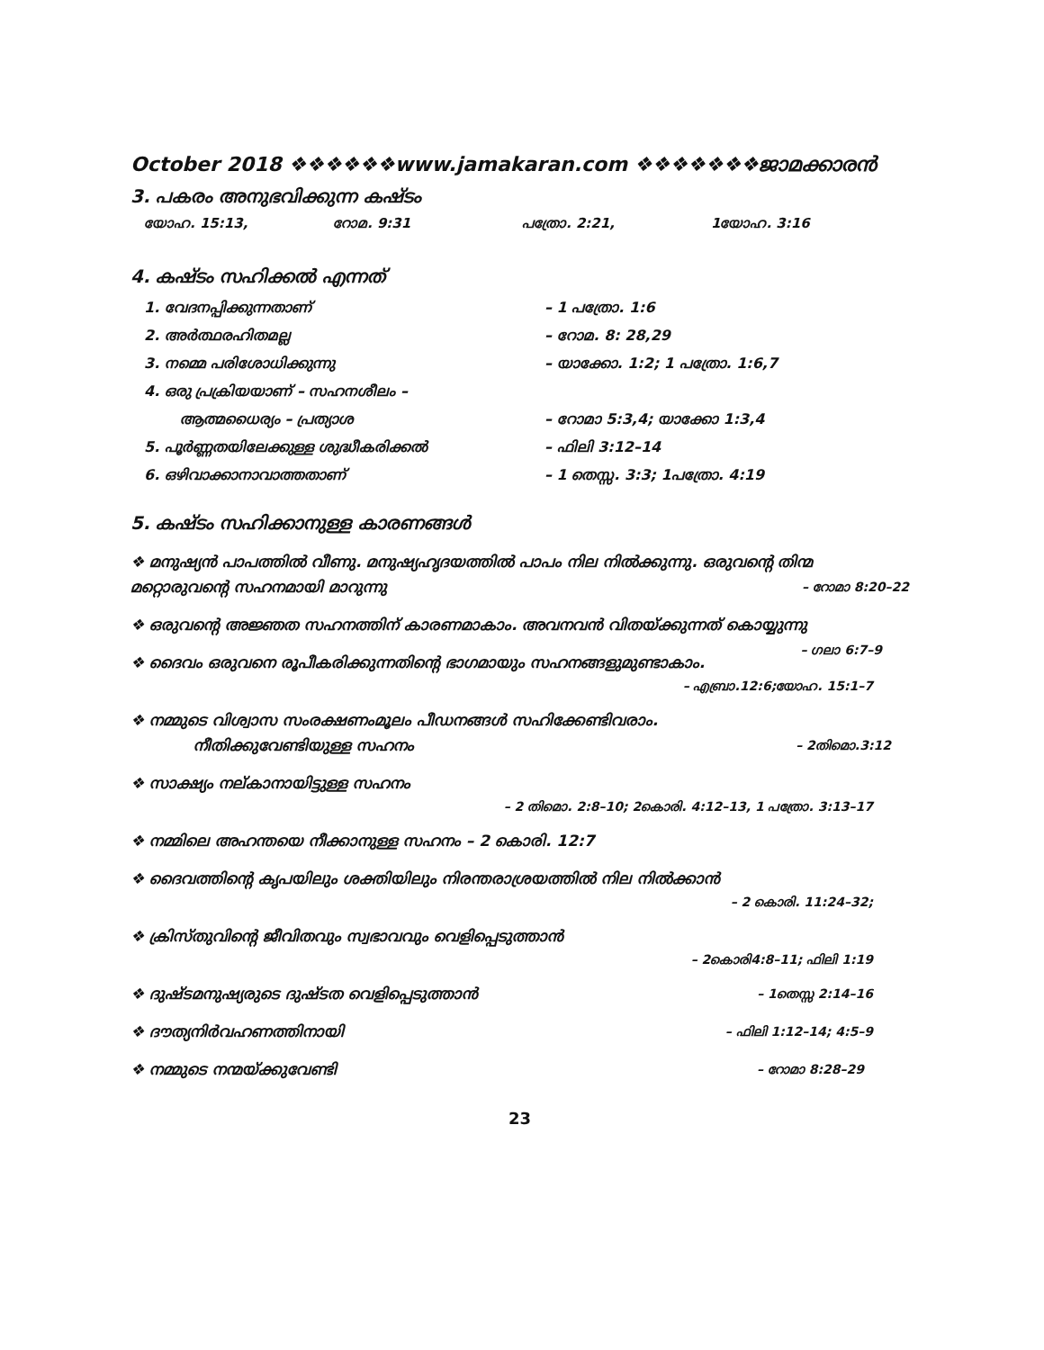October 2018 ❖❖❖❖❖❖www.jamakaran.com ❖❖❖❖❖❖❖ജാമക്കാരൻ
3. പകരം അനുഭവിക്കുന്ന കഷ്ടം
യോഹ. 15:13, റോമ. 9:31 പത്രോ. 2:21, 1യോഹ. 3:16
4. കഷ്ടം സഹിക്കൽ എന്നത്
1. വേദനപ്പിക്കുന്നതാണ് – 1 പത്രോ. 1:6
2. അർത്ഥരഹിതമല്ല – റോമ. 8: 28,29
3. നമ്മെ പരിശോധിക്കുന്നു – യാക്കോ. 1:2; 1 പത്രോ. 1:6,7
4. ഒരു പ്രക്രിയയാണ് – സഹനശീലം –
ആത്മധൈര്യം – പ്രത്യാശ – റോമാ 5:3,4; യാക്കോ 1:3,4
5. പൂർണ്ണതയിലേക്കുള്ള ശുദ്ധീകരിക്കൽ – ഫിലി 3:12–14
6. ഒഴിവാക്കാനാവാത്തതാണ് – 1 തെസ്സ. 3:3; 1പത്രോ. 4:19
5. കഷ്ടം സഹിക്കാനുള്ള കാരണങ്ങൾ
❖ മനുഷ്യൻ പാപത്തിൽ വീണു. മനുഷ്യഹൃദയത്തിൽ പാപം നില നിൽക്കുന്നു. ഒരുവന്റെ തിന്മ മറ്റൊരുവന്റെ സഹനമായി മാറുന്നു – റോമാ 8:20–22
❖ ഒരുവന്റെ അജ്ഞത സഹനത്തിന് കാരണമാകാം. അവനവൻ വിതയ്ക്കുന്നത് കൊയ്യുന്നു – ഗലാ 6:7–9
❖ ദൈവം ഒരുവനെ രൂപീകരിക്കുന്നതിന്റെ ഭാഗമായും സഹനങ്ങളുമുണ്ടാകാം.
– എബ്രാ.12:6;യോഹ. 15:1–7
❖ നമ്മുടെ വിശ്വാസ സംരക്ഷണംമൂലം പീഡനങ്ങൾ സഹിക്കേണ്ടിവരാം.
നീതിക്കുവേണ്ടിയുള്ള സഹനം – 2തിമൊ.3:12
❖ സാക്ഷ്യം നല്കാനായിട്ടുള്ള സഹനം
– 2 തിമൊ. 2:8–10; 2കൊരി. 4:12–13, 1 പത്രോ. 3:13–17
❖ നമ്മിലെ അഹന്തയെ നീക്കാനുള്ള സഹനം – 2 കൊരി. 12:7
❖ ദൈവത്തിന്റെ കൃപയിലും ശക്തിയിലും നിരന്തരാശ്രയത്തിൽ നില നിൽക്കാൻ
– 2 കൊരി. 11:24–32;
❖ ക്രിസ്തുവിന്റെ ജീവിതവും സ്വഭാവവും വെളിപ്പെടുത്താൻ
– 2കൊരി4:8–11; ഫിലി 1:19
❖ ദുഷ്ടമനുഷ്യരുടെ ദുഷ്ടത വെളിപ്പെടുത്താൻ – 1തെസ്സ 2:14–16
❖ ദൗത്യനിർവഹണത്തിനായി – ഫിലി 1:12–14; 4:5–9
❖ നമ്മുടെ നന്മയ്ക്കുവേണ്ടി – റോമാ 8:28–29
23